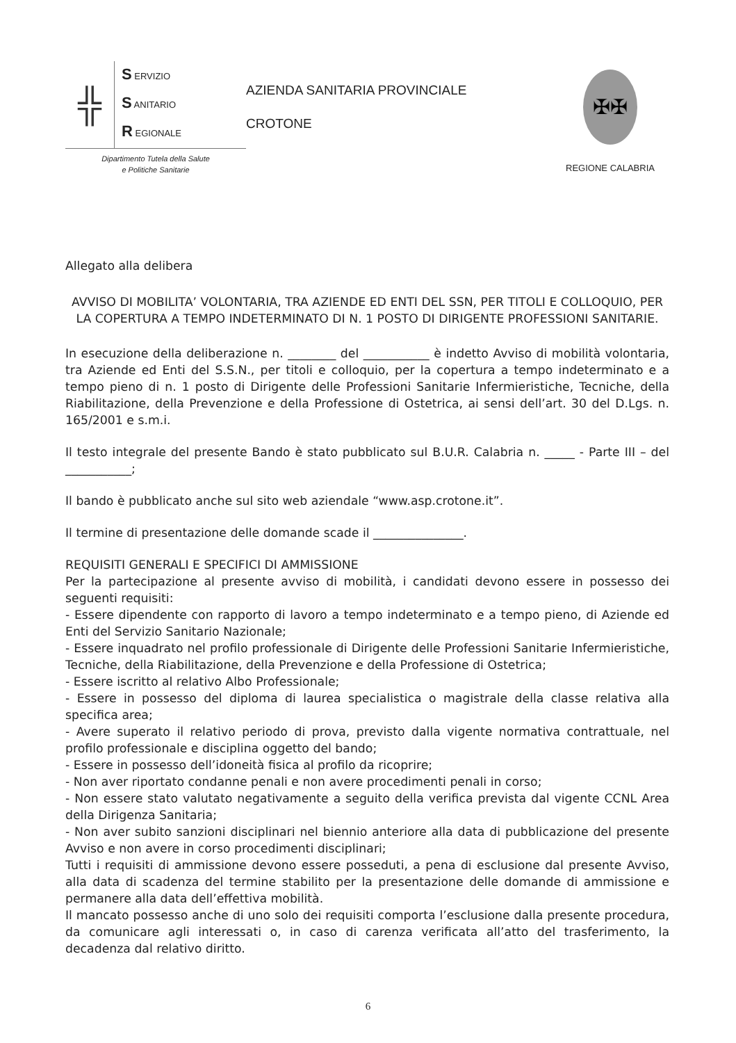╬
S ERVIZIO
S ANITARIO
R EGIONALE
Dipartimento Tutela della Salute
e Politiche Sanitarie
AZIENDA SANITARIA PROVINCIALE
CROTONE
✠✠
REGIONE CALABRIA
Allegato alla delibera
AVVISO DI MOBILITA’ VOLONTARIA, TRA AZIENDE ED ENTI DEL SSN, PER TITOLI E COLLOQUIO, PER LA COPERTURA A TEMPO INDETERMINATO DI N. 1 POSTO DI DIRIGENTE PROFESSIONI SANITARIE.
In esecuzione della deliberazione n. ________ del ___________ è indetto Avviso di mobilità volontaria, tra Aziende ed Enti del S.S.N., per titoli e colloquio, per la copertura a tempo indeterminato e a tempo pieno di n. 1 posto di Dirigente delle Professioni Sanitarie Infermieristiche, Tecniche, della Riabilitazione, della Prevenzione e della Professione di Ostetrica, ai sensi dell’art. 30 del D.Lgs. n. 165/2001 e s.m.i.
Il testo integrale del presente Bando è stato pubblicato sul B.U.R. Calabria n. _____ - Parte III – del ___________;
Il bando è pubblicato anche sul sito web aziendale “www.asp.crotone.it”.
Il termine di presentazione delle domande scade il _______________.
REQUISITI GENERALI E SPECIFICI DI AMMISSIONE
Per la partecipazione al presente avviso di mobilità, i candidati devono essere in possesso dei seguenti requisiti:
- Essere dipendente con rapporto di lavoro a tempo indeterminato e a tempo pieno, di Aziende ed Enti del Servizio Sanitario Nazionale;
- Essere inquadrato nel profilo professionale di Dirigente delle Professioni Sanitarie Infermieristiche, Tecniche, della Riabilitazione, della Prevenzione e della Professione di Ostetrica;
- Essere iscritto al relativo Albo Professionale;
- Essere in possesso del diploma di laurea specialistica o magistrale della classe relativa alla specifica area;
- Avere superato il relativo periodo di prova, previsto dalla vigente normativa contrattuale, nel profilo professionale e disciplina oggetto del bando;
- Essere in possesso dell’idoneità fisica al profilo da ricoprire;
- Non aver riportato condanne penali e non avere procedimenti penali in corso;
- Non essere stato valutato negativamente a seguito della verifica prevista dal vigente CCNL Area della Dirigenza Sanitaria;
- Non aver subito sanzioni disciplinari nel biennio anteriore alla data di pubblicazione del presente Avviso e non avere in corso procedimenti disciplinari;
Tutti i requisiti di ammissione devono essere posseduti, a pena di esclusione dal presente Avviso, alla data di scadenza del termine stabilito per la presentazione delle domande di ammissione e permanere alla data dell’effettiva mobilità.
Il mancato possesso anche di uno solo dei requisiti comporta l’esclusione dalla presente procedura, da comunicare agli interessati o, in caso di carenza verificata all’atto del trasferimento, la decadenza dal relativo diritto.
6